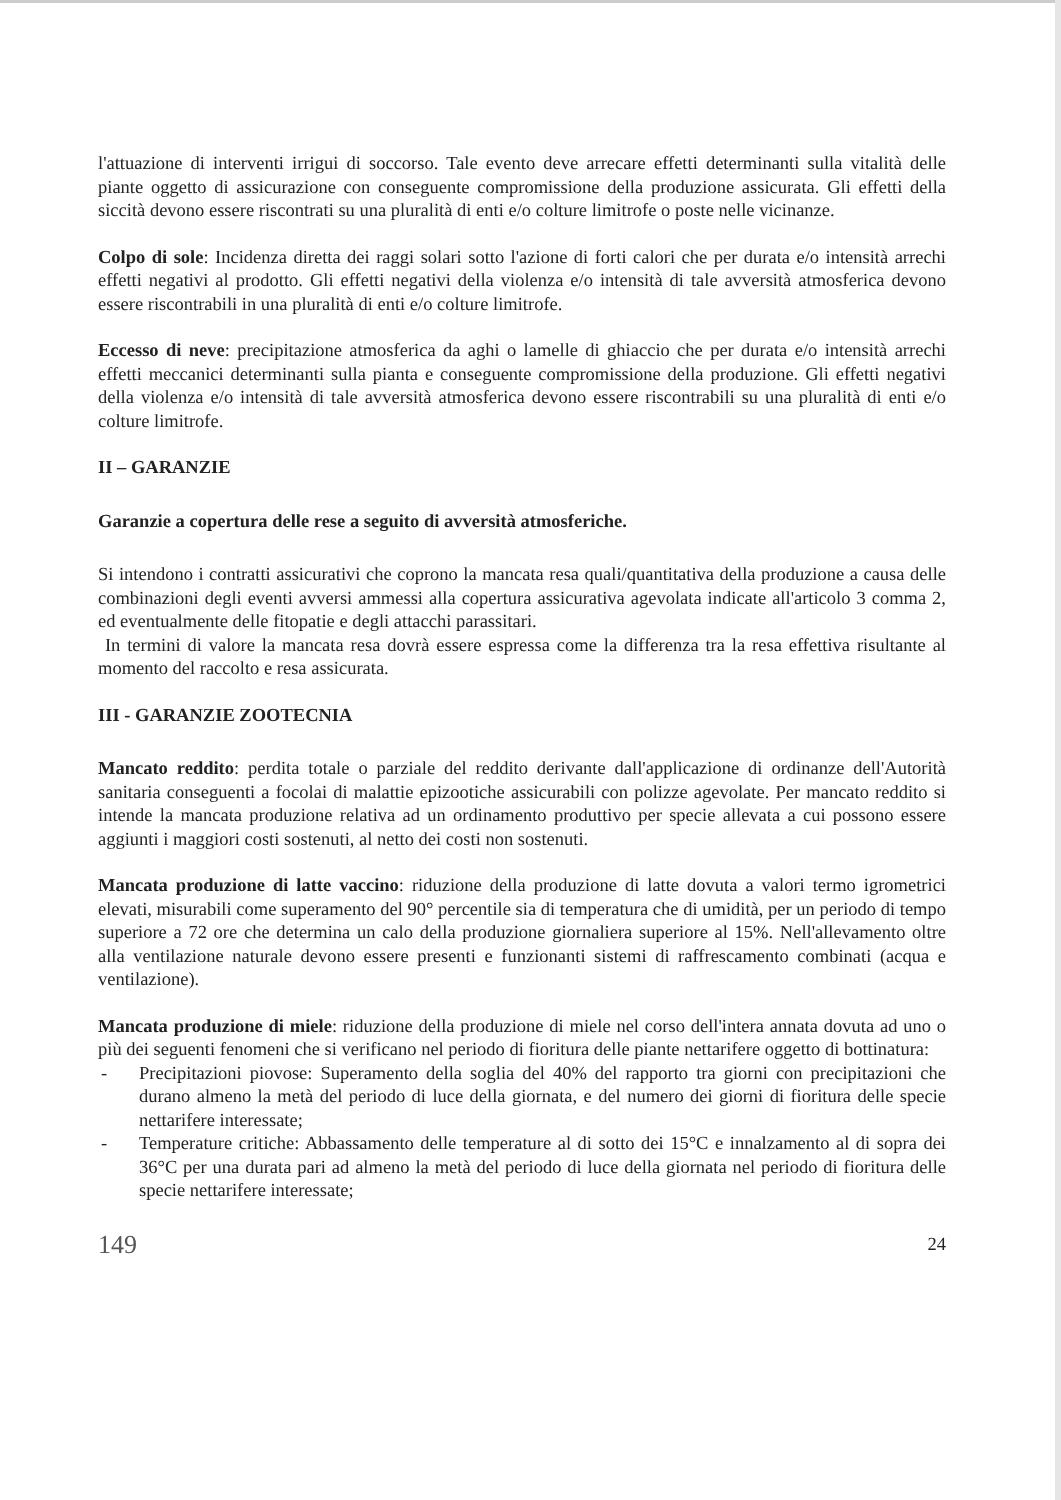l'attuazione di interventi irrigui di soccorso. Tale evento deve arrecare effetti determinanti sulla vitalità delle piante oggetto di assicurazione con conseguente compromissione della produzione assicurata. Gli effetti della siccità devono essere riscontrati su una pluralità di enti e/o colture limitrofe o poste nelle vicinanze.
Colpo di sole: Incidenza diretta dei raggi solari sotto l'azione di forti calori che per durata e/o intensità arrechi effetti negativi al prodotto. Gli effetti negativi della violenza e/o intensità di tale avversità atmosferica devono essere riscontrabili in una pluralità di enti e/o colture limitrofe.
Eccesso di neve: precipitazione atmosferica da aghi o lamelle di ghiaccio che per durata e/o intensità arrechi effetti meccanici determinanti sulla pianta e conseguente compromissione della produzione. Gli effetti negativi della violenza e/o intensità di tale avversità atmosferica devono essere riscontrabili su una pluralità di enti e/o colture limitrofe.
II – GARANZIE
Garanzie a copertura delle rese a seguito di avversità atmosferiche.
Si intendono i contratti assicurativi che coprono la mancata resa quali/quantitativa della produzione a causa delle combinazioni degli eventi avversi ammessi alla copertura assicurativa agevolata indicate all'articolo 3 comma 2, ed eventualmente delle fitopatie e degli attacchi parassitari.
In termini di valore la mancata resa dovrà essere espressa come la differenza tra la resa effettiva risultante al momento del raccolto e resa assicurata.
III - GARANZIE ZOOTECNIA
Mancato reddito: perdita totale o parziale del reddito derivante dall'applicazione di ordinanze dell'Autorità sanitaria conseguenti a focolai di malattie epizootiche assicurabili con polizze agevolate. Per mancato reddito si intende la mancata produzione relativa ad un ordinamento produttivo per specie allevata a cui possono essere aggiunti i maggiori costi sostenuti, al netto dei costi non sostenuti.
Mancata produzione di latte vaccino: riduzione della produzione di latte dovuta a valori termo igrometrici elevati, misurabili come superamento del 90° percentile sia di temperatura che di umidità, per un periodo di tempo superiore a 72 ore che determina un calo della produzione giornaliera superiore al 15%. Nell'allevamento oltre alla ventilazione naturale devono essere presenti e funzionanti sistemi di raffrescamento combinati (acqua e ventilazione).
Mancata produzione di miele: riduzione della produzione di miele nel corso dell'intera annata dovuta ad uno o più dei seguenti fenomeni che si verificano nel periodo di fioritura delle piante nettarifere oggetto di bottinatura:
- Precipitazioni piovose: Superamento della soglia del 40% del rapporto tra giorni con precipitazioni che durano almeno la metà del periodo di luce della giornata, e del numero dei giorni di fioritura delle specie nettarifere interessate;
- Temperature critiche: Abbassamento delle temperature al di sotto dei 15°C e innalzamento al di sopra dei 36°C per una durata pari ad almeno la metà del periodo di luce della giornata nel periodo di fioritura delle specie nettarifere interessate;
149 24